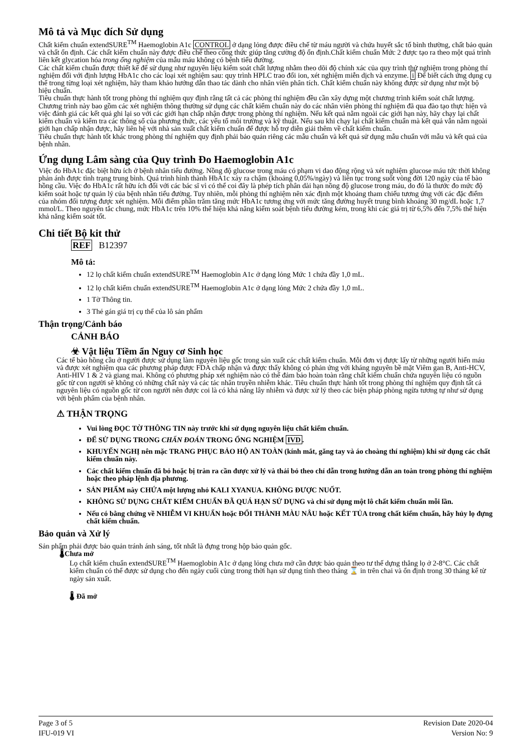Mô tả và Mục đích Sử dụng
Chất kiểm chuẩn extendSURE<sup>TM</sup> Haemoglobin A1c CONTROL ở dạng lỏng được điều chế từ máu người và chứa huyết sắc tố bình thường, chất bảo quản và chất ổn định. Các chất kiểm chuẩn này được điều chế theo công thức giúp tăng cường độ ổn định.Chất kiểm chuẩn Mức 2 được tạo ra theo một quá trình liên kết glycation hóa trong ống nghiệm của mẫu máu không có bệnh tiểu đường.
Các chất kiểm chuẩn được thiết kế để sử dụng như nguyên liệu kiểm soát chất lượng nhằm theo dõi độ chính xác của quy trình thử nghiệm trong phòng thí nghiệm đối với định lượng HbA1c cho các loại xét nghiệm sau: quy trình HPLC trao đổi ion, xét nghiệm miễn dịch và enzyme. i Để biết cách ứng dụng cụ thể trong từng loại xét nghiệm, hãy tham khảo hướng dẫn thao tác dành cho nhân viên phân tích. Chất kiểm chuẩn này không được sử dụng như một bộ hiệu chuẩn.
Tiêu chuẩn thực hành tốt trong phòng thí nghiệm quy định rằng tất cả các phòng thí nghiệm đều cần xây dựng một chương trình kiểm soát chất lượng. Chương trình này bao gồm các xét nghiệm thông thường sử dụng các chất kiểm chuẩn này do các nhân viên phòng thí nghiệm đã qua đào tạo thực hiện và việc đánh giá các kết quả ghi lại so với các giới hạn chấp nhận được trong phòng thí nghiệm. Nếu kết quả nằm ngoài các giới hạn này, hãy chạy lại chất kiểm chuẩn và kiểm tra các thông số của phương thức, các yếu tố môi trường và kỹ thuật. Nếu sau khi chạy lại chất kiểm chuẩn mà kết quả vẫn nằm ngoài giới hạn chấp nhận được, hãy liên hệ với nhà sản xuất chất kiểm chuẩn để được hỗ trợ diễn giải thêm về chất kiểm chuẩn.
Tiêu chuẩn thực hành tốt khác trong phòng thí nghiệm quy định phải bảo quản riêng các mẫu chuẩn và kết quả sử dụng mẫu chuẩn với mẫu và kết quả của bệnh nhân.
Ứng dụng Lâm sàng của Quy trình Đo Haemoglobin A1c
Việc đo HbA1c đặc biệt hữu ích ở bệnh nhân tiểu đường. Nồng độ glucose trong máu có phạm vi dao động rộng và xét nghiệm glucose máu tức thời không phản ánh được tình trạng trung bình. Quá trình hình thành HbA1c xảy ra chậm (khoảng 0,05%/ngày) và liên tục trong suốt vòng đời 120 ngày của tế bào hồng cầu. Việc đo HbA1c rất hữu ích đối với các bác sĩ vì có thể coi đây là phép tích phân dài hạn nồng độ glucose trong máu, do đó là thước đo mức độ kiểm soát hoặc tự quản lý của bệnh nhân tiểu đường. Tuy nhiên, mỗi phòng thí nghiệm nên xác định một khoảng tham chiếu tương ứng với các đặc điểm của nhóm đối tượng được xét nghiệm. Mỗi điểm phần trăm tăng mức HbA1c tương ứng với mức tăng đường huyết trung bình khoảng 30 mg/dL hoặc 1,7 mmol/L. Theo nguyên tắc chung, mức HbA1c trên 10% thể hiện khả năng kiểm soát bệnh tiểu đường kém, trong khi các giá trị từ 6,5% đến 7,5% thể hiện khả năng kiểm soát tốt.
Chi tiết Bộ kit thử
REF B12397
Mô tả:
12 lọ chất kiểm chuẩn extendSURE<sup>TM</sup> Haemoglobin A1c ở dạng lỏng Mức 1 chứa đầy 1,0 mL.
12 lọ chất kiểm chuẩn extendSURE<sup>TM</sup> Haemoglobin A1c ở dạng lỏng Mức 2 chứa đầy 1,0 mL.
1 Tờ Thông tin.
3 Thẻ gán giá trị cụ thể của lô sản phẩm
Thận trọng/Cảnh báo
CẢNH BÁO
☣ Vật liệu Tiềm ẩn Nguy cơ Sinh học
Các tế bào hồng cầu ở người được sử dụng làm nguyên liệu gốc trong sản xuất các chất kiểm chuẩn. Mỗi đơn vị được lấy từ những người hiến máu và được xét nghiệm qua các phương pháp được FDA chấp nhận và được thấy không có phản ứng với kháng nguyên bề mặt Viêm gan B, Anti-HCV, Anti-HIV 1 & 2 và giang mai. Không có phương pháp xét nghiệm nào có thể đảm bảo hoàn toàn rằng chất kiểm chuẩn chứa nguyên liệu có nguồn gốc từ con người sẽ không có những chất này và các tác nhân truyền nhiễm khác. Tiêu chuẩn thực hành tốt trong phòng thí nghiệm quy định tất cả nguyên liệu có nguồn gốc từ con người nên được coi là có khả năng lây nhiễm và được xử lý theo các biện pháp phòng ngừa tương tự như sử dụng với bệnh phẩm của bệnh nhân.
⚠ THẬN TRỌNG
Vui lòng ĐỌC TỜ THÔNG TIN này trước khi sử dụng nguyên liệu chất kiểm chuẩn.
ĐỂ SỬ DỤNG TRONG CHẨN ĐOÁN TRONG ỐNG NGHIỆM IVD.
KHUYẾN NGHỊ nên mặc TRANG PHỤC BẢO HỘ AN TOÀN (kính mắt, găng tay và áo choàng thí nghiệm) khi sử dụng các chất kiểm chuẩn này.
Các chất kiểm chuẩn đã bỏ hoặc bị tràn ra cần được xử lý và thải bỏ theo chỉ dẫn trong hướng dẫn an toàn trong phòng thí nghiệm hoặc theo pháp lệnh địa phương.
SẢN PHẨM này CHỨA một lượng nhỏ KALI XYANUA. KHÔNG ĐƯỢC NUỐT.
KHÔNG SỬ DỤNG CHẤT KIỂM CHUẨN ĐÃ QUÁ HẠN SỬ DỤNG và chỉ sử dụng một lô chất kiểm chuẩn mỗi lần.
Nếu có bằng chứng về NHIỄM VI KHUẨN hoặc ĐỔI THÀNH MÀU NÂU hoặc KẾT TỦA trong chất kiểm chuẩn, hãy hủy lọ đựng chất kiểm chuẩn.
Bảo quản và Xử lý
Sản phẩm phải được bảo quản tránh ánh sáng, tốt nhất là đựng trong hộp bảo quản gốc.
🌡Chưa mở
Lọ chất kiểm chuẩn extendSURE<sup>TM</sup> Haemoglobin A1c ở dạng lỏng chưa mở cần được bảo quản theo tư thế dựng thẳng lọ ở 2-8°C. Các chất kiểm chuẩn có thể được sử dụng cho đến ngày cuối cùng trong thời hạn sử dụng tính theo tháng ⌛ in trên chai và ổn định trong 30 tháng kể từ ngày sản xuất.
🌡 Đã mở
Page 3 of 5
IFU-019 VI
Revision Date 2020-04
Version No: 9